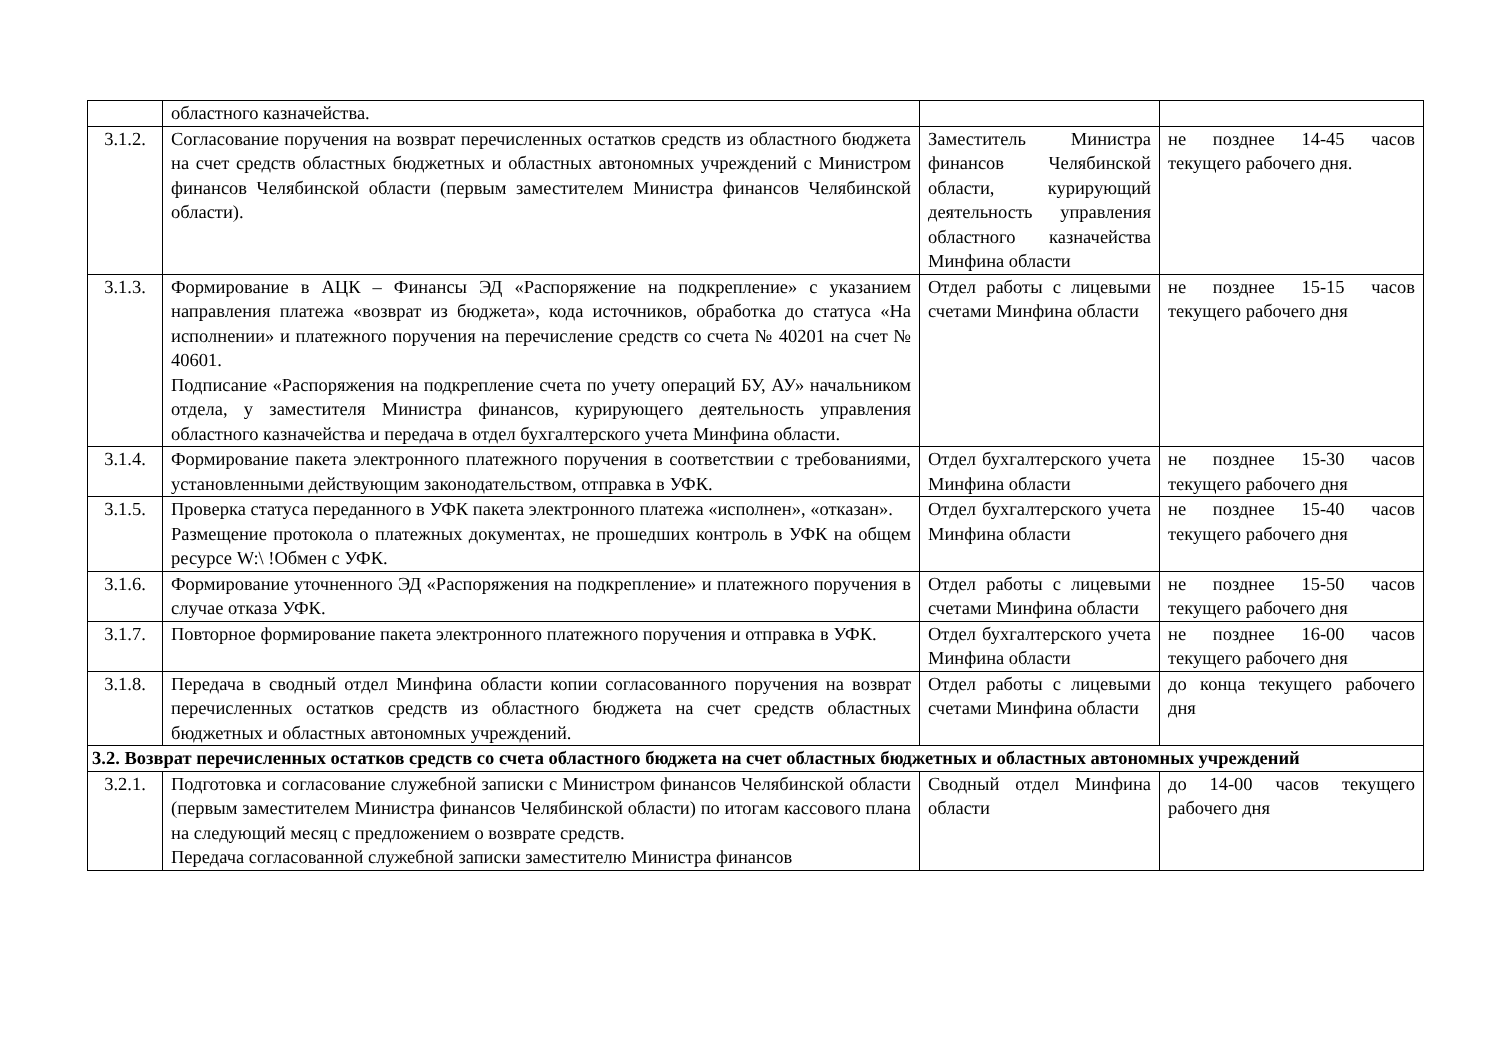| | областного казначейства. | | |
| 3.1.2. | Согласование поручения на возврат перечисленных остатков средств из областного бюджета на счет средств областных бюджетных и областных автономных учреждений с Министром финансов Челябинской области (первым заместителем Министра финансов Челябинской области). | Заместитель Министра финансов Челябинской области, курирующий деятельность управления областного казначейства Минфина области | не позднее 14-45 часов текущего рабочего дня. |
| 3.1.3. | Формирование в АЦК – Финансы ЭД «Распоряжение на подкрепление» с указанием направления платежа «возврат из бюджета», кода источников, обработка до статуса «На исполнении» и платежного поручения на перечисление средств со счета № 40201 на счет № 40601. Подписание «Распоряжения на подкрепление счета по учету операций БУ, АУ» начальником отдела, у заместителя Министра финансов, курирующего деятельность управления областного казначейства и передача в отдел бухгалтерского учета Минфина области. | Отдел работы с лицевыми счетами Минфина области | не позднее 15-15 часов текущего рабочего дня |
| 3.1.4. | Формирование пакета электронного платежного поручения в соответствии с требованиями, установленными действующим законодательством, отправка в УФК. | Отдел бухгалтерского учета Минфина области | не позднее 15-30 часов текущего рабочего дня |
| 3.1.5. | Проверка статуса переданного в УФК пакета электронного платежа «исполнен», «отказан». Размещение протокола о платежных документах, не прошедших контроль в УФК на общем ресурсе W:\ !Обмен с УФК. | Отдел бухгалтерского учета Минфина области | не позднее 15-40 часов текущего рабочего дня |
| 3.1.6. | Формирование уточненного ЭД «Распоряжения на подкрепление» и платежного поручения в случае отказа УФК. | Отдел работы с лицевыми счетами Минфина области | не позднее 15-50 часов текущего рабочего дня |
| 3.1.7. | Повторное формирование пакета электронного платежного поручения и отправка в УФК. | Отдел бухгалтерского учета Минфина области | не позднее 16-00 часов текущего рабочего дня |
| 3.1.8. | Передача в сводный отдел Минфина области копии согласованного поручения на возврат перечисленных остатков средств из областного бюджета на счет средств областных бюджетных и областных автономных учреждений. | Отдел работы с лицевыми счетами Минфина области | до конца текущего рабочего дня |
| 3.2. Возврат перечисленных остатков средств со счета областного бюджета на счет областных бюджетных и областных автономных учреждений | | | |
| 3.2.1. | Подготовка и согласование служебной записки с Министром финансов Челябинской области (первым заместителем Министра финансов Челябинской области) по итогам кассового плана на следующий месяц с предложением о возврате средств. Передача согласованной служебной записки заместителю Министра финансов | Сводный отдел Минфина области | до 14-00 часов текущего рабочего дня |